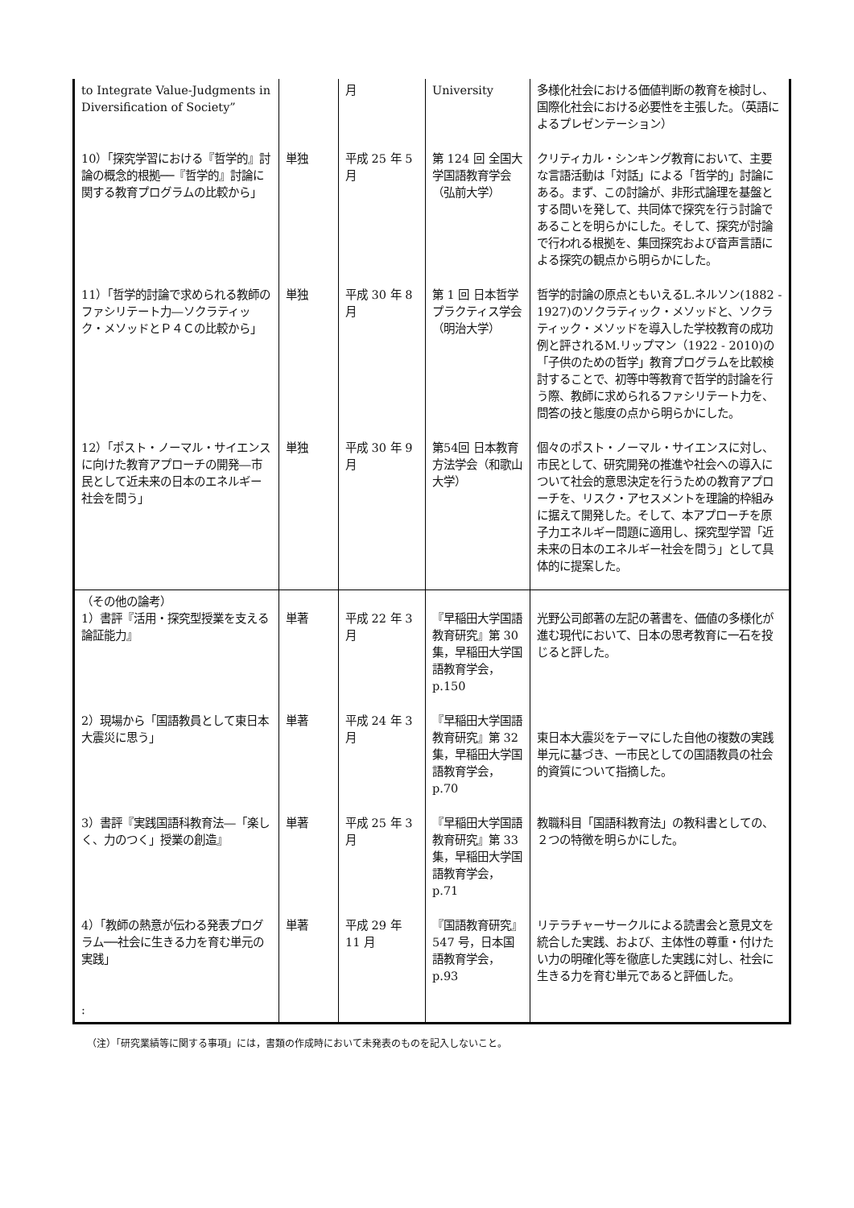| to Integrate Value-Judgments in Diversification of Society” | | 月 | University | 多様化社会における価値判断の教育を検討し、国際化社会における必要性を主張した。（英語によるプレゼンテーション） |
| 10）「探究学習における『哲学的』討論の概念的根拠──『哲学的』討論に関する教育プログラムの比較から」 | 単独 | 平成 25 年 5 月 | 第 124 回 全国大学国語教育学会（弘前大学） | クリティカル・シンキング教育において、主要な言語活動は「対話」による「哲学的」討論にある。まず、この討論が、非形式論理を基盤とする問いを発して、共同体で探究を行う討論であることを明らかにした。そして、探究が討論で行われる根拠を、集団探究および音声言語による探究の観点から明らかにした。 |
| 11）「哲学的討論で求められる教師のファシリテート力―ソクラティック・メソッドとＰ４Ｃの比較から」 | 単独 | 平成 30 年 8 月 | 第 1 回 日本哲学プラクティス学会（明治大学） | 哲学的討論の原点ともいえるL.ネルソン(1882 - 1927)のソクラティック・メソッドと、ソクラティック・メソッドを導入した学校教育の成功例と評されるM.リップマン（1922 - 2010)の「子供のための哲学」教育プログラムを比較検討することで、初等中等教育で哲学的討論を行う際、教師に求められるファシリテート力を、問答の技と態度の点から明らかにした。 |
| 12）「ポスト・ノーマル・サイエンスに向けた教育アプローチの開発―市民として近未来の日本のエネルギー社会を問う」 | 単独 | 平成 30 年 9 月 | 第54回 日本教育方法学会（和歌山大学） | 個々のポスト・ノーマル・サイエンスに対し、市民として、研究開発の推進や社会への導入について社会的意思決定を行うための教育アプローチを、リスク・アセスメントを理論的枠組みに据えて開発した。そして、本アプローチを原子力エネルギー問題に適用し、探究型学習「近未来の日本のエネルギー社会を問う」として具体的に提案した。 |
| （その他の論考） 1）書評『活用・探究型授業を支える論証能力』 | 単著 | 平成 22 年 3 月 | 『早稲田大学国語教育研究』第 30 集，早稲田大学国語教育学会，p.150 | 光野公司郎著の左記の著書を、価値の多様化が進む現代において、日本の思考教育に一石を投じると評した。 |
| 2）現場から「国語教員として東日本大震災に思う」 | 単著 | 平成 24 年 3 月 | 『早稲田大学国語教育研究』第 32 集，早稲田大学国語教育学会，p.70 | 東日本大震災をテーマにした自他の複数の実践単元に基づき、一市民としての国語教員の社会的資質について指摘した。 |
| 3）書評『実践国語科教育法―「楽しく、力のつく」授業の創造』 | 単著 | 平成 25 年 3 月 | 『早稲田大学国語教育研究』第 33 集，早稲田大学国語教育学会，p.71 | 教職科目「国語科教育法」の教科書としての、２つの特徴を明らかにした。 |
| 4）「教師の熱意が伝わる発表プログラム──社会に生きる力を育む単元の実践」 : | 単著 | 平成 29 年 11 月 | 『国語教育研究』547 号，日本国語教育学会，p.93 | リテラチャーサークルによる読書会と意見文を統合した実践、および、主体性の尊重・付けたい力の明確化等を徹底した実践に対し、社会に生きる力を育む単元であると評価した。 |
（注）「研究業績等に関する事項」には，書類の作成時において未発表のものを記入しないこと。